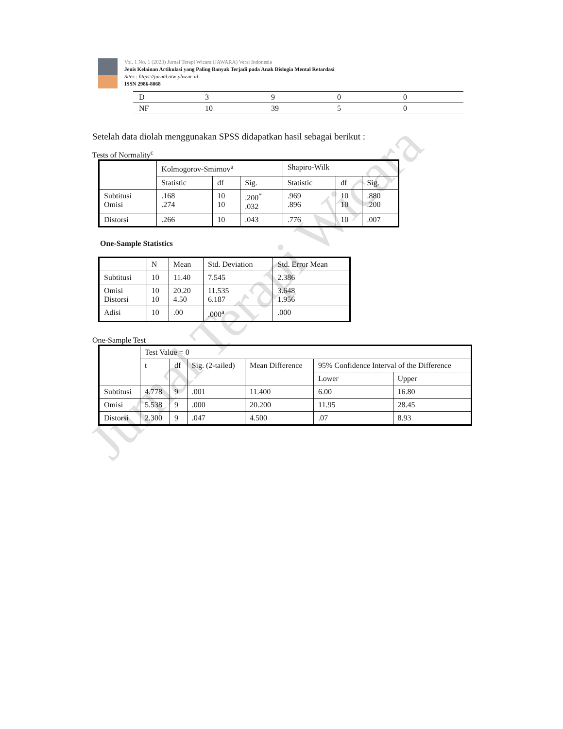Jurnal Terapi Wicara
Vol. 1 No. 1 (2023) Jurnal Terapi Wicara (JAWARA) Versi Indonesia
Jenis Kelainan Artikulasi yang Paling Banyak Terjadi pada Anak Dislogia Mental Retardasi
Sites : https://jurnal.atw-ybw.ac.id
ISSN 2986-8068
| D | 3 | 9 | 0 | 0 |
| NF | 10 | 39 | 5 | 0 |
Setelah data diolah menggunakan SPSS didapatkan hasil sebagai berikut :
Tests of Normality<sup>c</sup>
| | Kolmogorov-Smirnov<sup>a</sup> | | | Shapiro-Wilk | | |
| --- | --- | --- | --- | --- | --- | --- |
| | Statistic | df | Sig. | Statistic | df | Sig. |
| Subtitusi Omisi | .168 .274 | 10 10 | .200<sup>*</sup> .032 | .969 .896 | 10 10 | .880 .200 |
| Distorsi | .266 | 10 | .043 | .776 | 10 | .007 |
One-Sample Statistics
| | N | Mean | Std. Deviation | Std. Error Mean |
| --- | --- | --- | --- | --- |
| Subtitusi | 10 | 11.40 | 7.545 | 2.386 |
| Omisi Distorsi | 10 10 | 20.20 4.50 | 11.535 6.187 | 3.648 1.956 |
| Adisi | 10 | .00 | .000<sup>a</sup> | .000 |
One-Sample Test
| | Test Value = 0 | | | | | |
| --- | --- | --- | --- | --- | --- | --- |
| | t | df | Sig. (2-tailed) | Mean Difference | 95% Confidence Interval of the Difference | |
| | | | | | Lower | Upper |
| Subtitusi | 4.778 | 9 | .001 | 11.400 | 6.00 | 16.80 |
| Omisi | 5.538 | 9 | .000 | 20.200 | 11.95 | 28.45 |
| Distorsi | 2.300 | 9 | .047 | 4.500 | .07 | 8.93 |